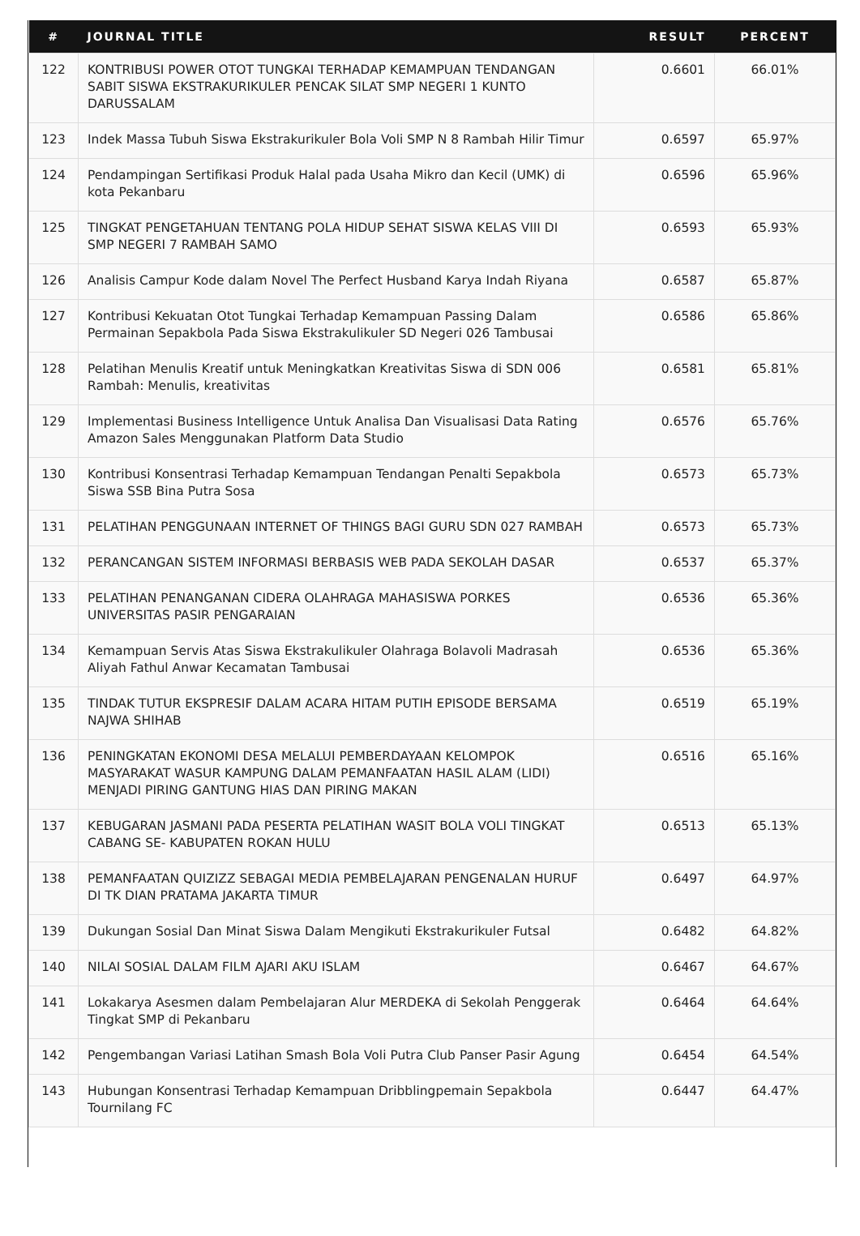| # | JOURNAL TITLE | RESULT | PERCENT |
| --- | --- | --- | --- |
| 122 | KONTRIBUSI POWER OTOT TUNGKAI TERHADAP KEMAMPUAN TENDANGAN SABIT SISWA EKSTRAKURIKULER PENCAK SILAT SMP NEGERI 1 KUNTO DARUSSALAM | 0.6601 | 66.01% |
| 123 | Indek Massa Tubuh Siswa Ekstrakurikuler Bola Voli SMP N 8 Rambah Hilir Timur | 0.6597 | 65.97% |
| 124 | Pendampingan Sertifikasi Produk Halal pada Usaha Mikro dan Kecil (UMK) di kota Pekanbaru | 0.6596 | 65.96% |
| 125 | TINGKAT PENGETAHUAN TENTANG POLA HIDUP SEHAT SISWA KELAS VIII DI SMP NEGERI 7 RAMBAH SAMO | 0.6593 | 65.93% |
| 126 | Analisis Campur Kode dalam Novel The Perfect Husband Karya Indah Riyana | 0.6587 | 65.87% |
| 127 | Kontribusi Kekuatan Otot Tungkai Terhadap Kemampuan Passing Dalam Permainan Sepakbola Pada Siswa Ekstrakulikuler SD Negeri 026 Tambusai | 0.6586 | 65.86% |
| 128 | Pelatihan Menulis Kreatif untuk Meningkatkan Kreativitas Siswa di SDN 006 Rambah: Menulis, kreativitas | 0.6581 | 65.81% |
| 129 | Implementasi Business Intelligence Untuk Analisa Dan Visualisasi Data Rating Amazon Sales Menggunakan Platform Data Studio | 0.6576 | 65.76% |
| 130 | Kontribusi Konsentrasi Terhadap Kemampuan Tendangan Penalti Sepakbola Siswa SSB Bina Putra Sosa | 0.6573 | 65.73% |
| 131 | PELATIHAN PENGGUNAAN INTERNET OF THINGS BAGI GURU SDN 027 RAMBAH | 0.6573 | 65.73% |
| 132 | PERANCANGAN SISTEM INFORMASI BERBASIS WEB PADA SEKOLAH DASAR | 0.6537 | 65.37% |
| 133 | PELATIHAN PENANGANAN CIDERA OLAHRAGA MAHASISWA PORKES UNIVERSITAS PASIR PENGARAIAN | 0.6536 | 65.36% |
| 134 | Kemampuan Servis Atas Siswa Ekstrakulikuler Olahraga Bolavoli Madrasah Aliyah Fathul Anwar Kecamatan Tambusai | 0.6536 | 65.36% |
| 135 | TINDAK TUTUR EKSPRESIF DALAM ACARA HITAM PUTIH EPISODE BERSAMA NAJWA SHIHAB | 0.6519 | 65.19% |
| 136 | PENINGKATAN EKONOMI DESA MELALUI PEMBERDAYAAN KELOMPOK MASYARAKAT WASUR KAMPUNG DALAM PEMANFAATAN HASIL ALAM (LIDI) MENJADI PIRING GANTUNG HIAS DAN PIRING MAKAN | 0.6516 | 65.16% |
| 137 | KEBUGARAN JASMANI PADA PESERTA PELATIHAN WASIT BOLA VOLI TINGKAT CABANG SE- KABUPATEN ROKAN HULU | 0.6513 | 65.13% |
| 138 | PEMANFAATAN QUIZIZZ SEBAGAI MEDIA PEMBELAJARAN PENGENALAN HURUF DI TK DIAN PRATAMA JAKARTA TIMUR | 0.6497 | 64.97% |
| 139 | Dukungan Sosial Dan Minat Siswa Dalam Mengikuti Ekstrakurikuler Futsal | 0.6482 | 64.82% |
| 140 | NILAI SOSIAL DALAM FILM AJARI AKU ISLAM | 0.6467 | 64.67% |
| 141 | Lokakarya Asesmen dalam Pembelajaran Alur MERDEKA di Sekolah Penggerak Tingkat SMP di Pekanbaru | 0.6464 | 64.64% |
| 142 | Pengembangan Variasi Latihan Smash Bola Voli Putra Club Panser Pasir Agung | 0.6454 | 64.54% |
| 143 | Hubungan Konsentrasi Terhadap Kemampuan Dribblingpemain Sepakbola Tournilang FC | 0.6447 | 64.47% |